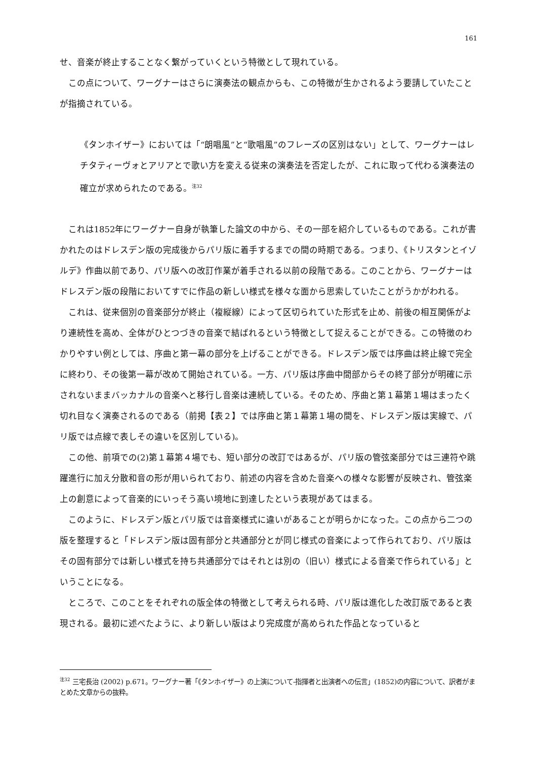161
せ、音楽が終止することなく繋がっていくという特徴として現れている。
この点について、ワーグナーはさらに演奏法の観点からも、この特徴が生かされるよう要請していたことが指摘されている。
《タンホイザー》においては「“朗唱風”と“歌唱風”のフレーズの区別はない」として、ワーグナーはレチタティーヴォとアリアとで歌い方を変える従来の演奏法を否定したが、これに取って代わる演奏法の確立が求められたのである。<sup>注32</sup>
これは1852年にワーグナー自身が執筆した論文の中から、その一部を紹介しているものである。これが書かれたのはドレスデン版の完成後からパリ版に着手するまでの間の時期である。つまり、《トリスタンとイゾルデ》作曲以前であり、パリ版への改訂作業が着手される以前の段階である。このことから、ワーグナーはドレスデン版の段階においてすでに作品の新しい様式を様々な面から思索していたことがうかがわれる。
これは、従来個別の音楽部分が終止（複縦線）によって区切られていた形式を止め、前後の相互関係がより連続性を高め、全体がひとつづきの音楽で結ばれるという特徴として捉えることができる。この特徴のわかりやすい例としては、序曲と第一幕の部分を上げることができる。ドレスデン版では序曲は終止線で完全に終わり、その後第一幕が改めて開始されている。一方、パリ版は序曲中間部からその終了部分が明確に示されないままバッカナルの音楽へと移行し音楽は連続している。そのため、序曲と第１幕第１場はまったく切れ目なく演奏されるのである（前掲【表２】では序曲と第１幕第１場の間を、ドレスデン版は実線で、パリ版では点線で表しその違いを区別している)。
この他、前項での(2)第１幕第４場でも、短い部分の改訂ではあるが、パリ版の管弦楽部分では三連符や跳躍進行に加え分散和音の形が用いられており、前述の内容を含めた音楽への様々な影響が反映され、管弦楽上の創意によって音楽的にいっそう高い境地に到達したという表現があてはまる。
このように、ドレスデン版とパリ版では音楽様式に違いがあることが明らかになった。この点から二つの版を整理すると「ドレスデン版は固有部分と共通部分とが同じ様式の音楽によって作られており、パリ版はその固有部分では新しい様式を持ち共通部分ではそれとは別の（旧い）様式による音楽で作られている」ということになる。
ところで、このことをそれぞれの版全体の特徴として考えられる時、パリ版は進化した改訂版であると表現される。最初に述べたように、より新しい版はより完成度が高められた作品となっていると
<sup>注32</sup> 三宅長治 (2002) p.671。ワーグナー著「《タンホイザー》の上演について-指揮者と出演者への伝言」(1852)の内容について、訳者がまとめた文章からの抜粋。